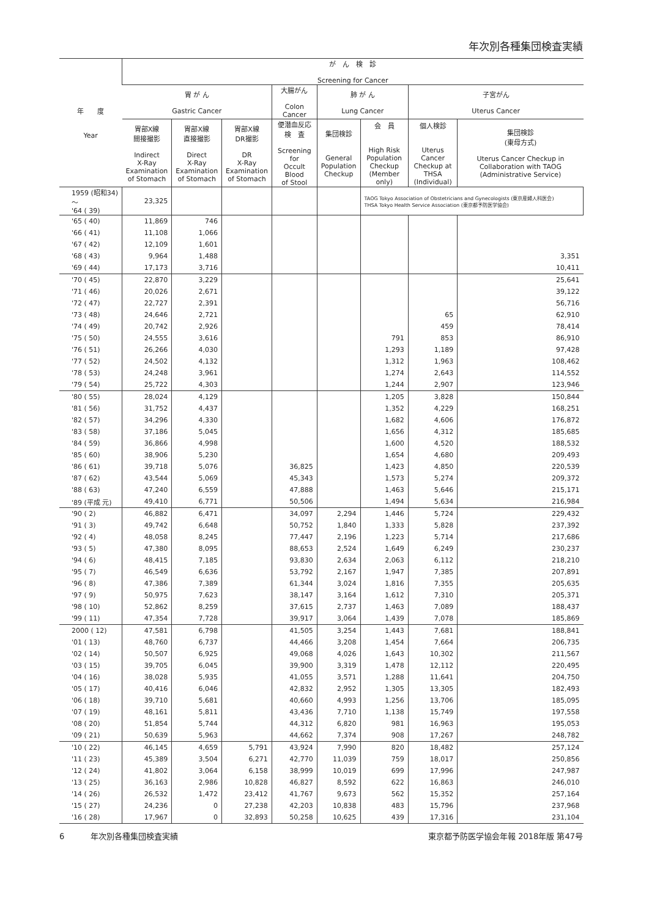年次別各種集団検査実績
| 年 度 Year | が ん 検 診 Screening for Cancer | | | | | | | |
| --- | --- | --- | --- | --- | --- | --- | --- | --- |
| | 胃 が ん Gastric Cancer | | | 大腸がん Colon Cancer | 肺 が ん Lung Cancer | | 子宮がん Uterus Cancer | |
| | 胃部X線 間接撮影 Indirect X-Ray Examination of Stomach | 胃部X線 直接撮影 Direct X-Ray Examination of Stomach | 胃部X線 DR撮影 DR X-Ray Examination of Stomach | 便潜血反応 検 査 Screening for Occult Blood of Stool | 集団検診 General Population Checkup | 会 員 High Risk Population Checkup (Member only) | 個人検診 Uterus Cancer Checkup at THSA (Individual) | 集団検診 (東母方式) Uterus Cancer Checkup in Collaboration with TAOG (Administrative Service) |
| 1959 (昭和34) 〜 '64 ( 39) | 23,325 | | | | | TAOG Tokyo Association of Obstetricians and Gynecologists (東京産婦人科医会) THSA Tokyo Health Service Association (東京都予防医学協会) | | |
| '65 ( 40) | 11,869 | 746 | | | | | | |
| '66 ( 41) | 11,108 | 1,066 | | | | | | |
| '67 ( 42) | 12,109 | 1,601 | | | | | | |
| '68 ( 43) | 9,964 | 1,488 | | | | | | 3,351 |
| '69 ( 44) | 17,173 | 3,716 | | | | | | 10,411 |
| '70 ( 45) | 22,870 | 3,229 | | | | | | 25,641 |
| '71 ( 46) | 20,026 | 2,671 | | | | | | 39,122 |
| '72 ( 47) | 22,727 | 2,391 | | | | | | 56,716 |
| '73 ( 48) | 24,646 | 2,721 | | | | | 65 | 62,910 |
| '74 ( 49) | 20,742 | 2,926 | | | | | 459 | 78,414 |
| '75 ( 50) | 24,555 | 3,616 | | | | 791 | 853 | 86,910 |
| '76 ( 51) | 26,266 | 4,030 | | | | 1,293 | 1,189 | 97,428 |
| '77 ( 52) | 24,502 | 4,132 | | | | 1,312 | 1,963 | 108,462 |
| '78 ( 53) | 24,248 | 3,961 | | | | 1,274 | 2,643 | 114,552 |
| '79 ( 54) | 25,722 | 4,303 | | | | 1,244 | 2,907 | 123,946 |
| '80 ( 55) | 28,024 | 4,129 | | | | 1,205 | 3,828 | 150,844 |
| '81 ( 56) | 31,752 | 4,437 | | | | 1,352 | 4,229 | 168,251 |
| '82 ( 57) | 34,296 | 4,330 | | | | 1,682 | 4,606 | 176,872 |
| '83 ( 58) | 37,186 | 5,045 | | | | 1,656 | 4,312 | 185,685 |
| '84 ( 59) | 36,866 | 4,998 | | | | 1,600 | 4,520 | 188,532 |
| '85 ( 60) | 38,906 | 5,230 | | | | 1,654 | 4,680 | 209,493 |
| '86 ( 61) | 39,718 | 5,076 | | 36,825 | | 1,423 | 4,850 | 220,539 |
| '87 ( 62) | 43,544 | 5,069 | | 45,343 | | 1,573 | 5,274 | 209,372 |
| '88 ( 63) | 47,240 | 6,559 | | 47,888 | | 1,463 | 5,646 | 215,171 |
| '89 (平成 元) | 49,410 | 6,771 | | 50,506 | | 1,494 | 5,634 | 216,984 |
| '90 ( 2) | 46,882 | 6,471 | | 34,097 | 2,294 | 1,446 | 5,724 | 229,432 |
| '91 ( 3) | 49,742 | 6,648 | | 50,752 | 1,840 | 1,333 | 5,828 | 237,392 |
| '92 ( 4) | 48,058 | 8,245 | | 77,447 | 2,196 | 1,223 | 5,714 | 217,686 |
| '93 ( 5) | 47,380 | 8,095 | | 88,653 | 2,524 | 1,649 | 6,249 | 230,237 |
| '94 ( 6) | 48,415 | 7,185 | | 93,830 | 2,634 | 2,063 | 6,112 | 218,210 |
| '95 ( 7) | 46,549 | 6,636 | | 53,792 | 2,167 | 1,947 | 7,385 | 207,891 |
| '96 ( 8) | 47,386 | 7,389 | | 61,344 | 3,024 | 1,816 | 7,355 | 205,635 |
| '97 ( 9) | 50,975 | 7,623 | | 38,147 | 3,164 | 1,612 | 7,310 | 205,371 |
| '98 ( 10) | 52,862 | 8,259 | | 37,615 | 2,737 | 1,463 | 7,089 | 188,437 |
| '99 ( 11) | 47,354 | 7,728 | | 39,917 | 3,064 | 1,439 | 7,078 | 185,869 |
| 2000 ( 12) | 47,581 | 6,798 | | 41,505 | 3,254 | 1,443 | 7,681 | 188,841 |
| '01 ( 13) | 48,760 | 6,737 | | 44,466 | 3,208 | 1,454 | 7,664 | 206,735 |
| '02 ( 14) | 50,507 | 6,925 | | 49,068 | 4,026 | 1,643 | 10,302 | 211,567 |
| '03 ( 15) | 39,705 | 6,045 | | 39,900 | 3,319 | 1,478 | 12,112 | 220,495 |
| '04 ( 16) | 38,028 | 5,935 | | 41,055 | 3,571 | 1,288 | 11,641 | 204,750 |
| '05 ( 17) | 40,416 | 6,046 | | 42,832 | 2,952 | 1,305 | 13,305 | 182,493 |
| '06 ( 18) | 39,710 | 5,681 | | 40,660 | 4,993 | 1,256 | 13,706 | 185,095 |
| '07 ( 19) | 48,161 | 5,811 | | 43,436 | 7,710 | 1,138 | 15,749 | 197,558 |
| '08 ( 20) | 51,854 | 5,744 | | 44,312 | 6,820 | 981 | 16,963 | 195,053 |
| '09 ( 21) | 50,639 | 5,963 | | 44,662 | 7,374 | 908 | 17,267 | 248,782 |
| '10 ( 22) | 46,145 | 4,659 | 5,791 | 43,924 | 7,990 | 820 | 18,482 | 257,124 |
| '11 ( 23) | 45,389 | 3,504 | 6,271 | 42,770 | 11,039 | 759 | 18,017 | 250,856 |
| '12 ( 24) | 41,802 | 3,064 | 6,158 | 38,999 | 10,019 | 699 | 17,996 | 247,987 |
| '13 ( 25) | 36,163 | 2,986 | 10,828 | 46,827 | 8,592 | 622 | 16,863 | 246,010 |
| '14 ( 26) | 26,532 | 1,472 | 23,412 | 41,767 | 9,673 | 562 | 15,352 | 257,164 |
| '15 ( 27) | 24,236 | 0 | 27,238 | 42,203 | 10,838 | 483 | 15,796 | 237,968 |
| '16 ( 28) | 17,967 | 0 | 32,893 | 50,258 | 10,625 | 439 | 17,316 | 231,104 |
6 　　　年次別各種集団検査実績 東京都予防医学協会年報 2018年版 第47号